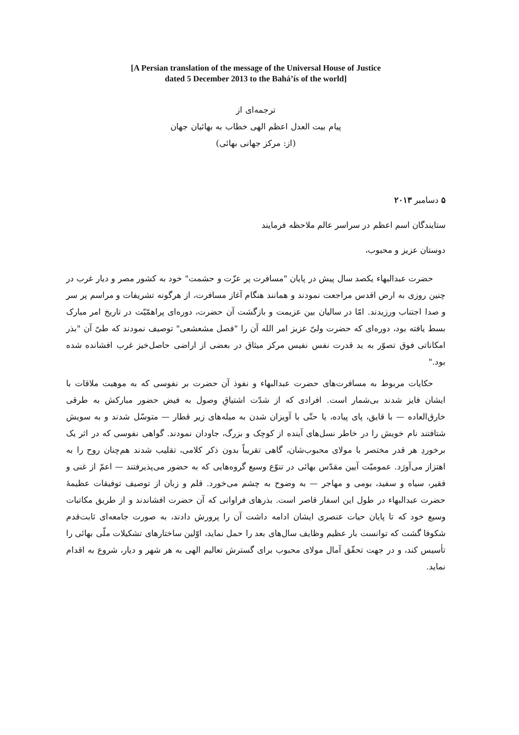[A Persian translation of the message of the Universal House of Justice
dated 5 December 2013 to the Bahá’ís of the world]
ترجمه‌ای از
پیام بیت العدل اعظم الهی خطاب به بهائیان جهان
(از: مرکز جهانی بهائی)
۵ دسامبر ۲۰۱۳
ستایندگان اسم اعظم در سراسر عالم ملاحظه فرمایند
دوستان عزیز و محبوب،
حضرت عبدالبهاء یکصد سال پیش در پایان "مسافرت پر عزّت و حشمت" خود به کشور مصر و دیار غرب در چنین روزی به ارض اقدس مراجعت نمودند و همانند هنگام آغاز مسافرت، از هرگونه تشریفات و مراسم پر سر و صدا اجتناب ورزیدند. امّا در سالیان بین عزیمت و بازگشت آن حضرت، دوره‌ای پراهمّیّت در تاریخ امر مبارک بسط یافته بود، دوره‌ای که حضرت ولیّ عزیز امر الله آن را "فصل مشعشعی" توصیف نمودند که طیّ آن "بذر امکاناتی فوق تصوّر به ید قدرت نفس نفیس مرکز میثاق در بعضی از اراضی حاصل‌خیز غرب افشانده شده بود."
حکایات مربوط به مسافرت‌های حضرت عبدالبهاء و نفوذ آن حضرت بر نفوسی که به موهبت ملاقات با ایشان فایز شدند بی‌شمار است. افرادی که از شدّت اشتیاقِ وصول به فیض حضور مبارکش به طرقی خارق‌العاده — با قایق، پای پیاده، یا حتّی با آویزان شدن به میله‌های زیر قطار — متوسّل شدند و به سویش شتافتند نام خویش را در خاطر نسل‌های آینده از کوچک و بزرگ، جاودان نمودند. گواهی نفوسی که در اثر یک برخوردِ هر قدر مختصر با مولای محبوب‌شان، گاهی تقریباً بدون ذکر کلامی، تقلیب شدند هم‌چنان روح را به اهتزاز می‌آورَد. عمومیّت آیین مقدّس بهائی در تنوّع وسیع گروه‌هایی که به حضور می‌پذیرفتند — اعمّ از غنی و فقیر، سیاه و سفید، بومی و مهاجر — به وضوح به چشم می‌خورد. قلم و زبان از توصیف توفیقات عظیمهٔ حضرت عبدالبهاء در طول این اسفار قاصر است. بذرهای فراوانی که آن حضرت افشاندند و از طریق مکاتبات وسیع خود که تا پایان حیات عنصری ایشان ادامه داشت آن را پرورش دادند، به صورت جامعه‌ای ثابت‌قدم شکوفا گشت که توانست بار عظیم وظایف سال‌های بعد را حمل نماید، اوّلین ساختارهای تشکیلات ملّی بهائی را تأسیس کند، و در جهت تحقّق آمال مولای محبوب برای گسترش تعالیم الهی به هر شهر و دیار، شروع به اقدام نماید.